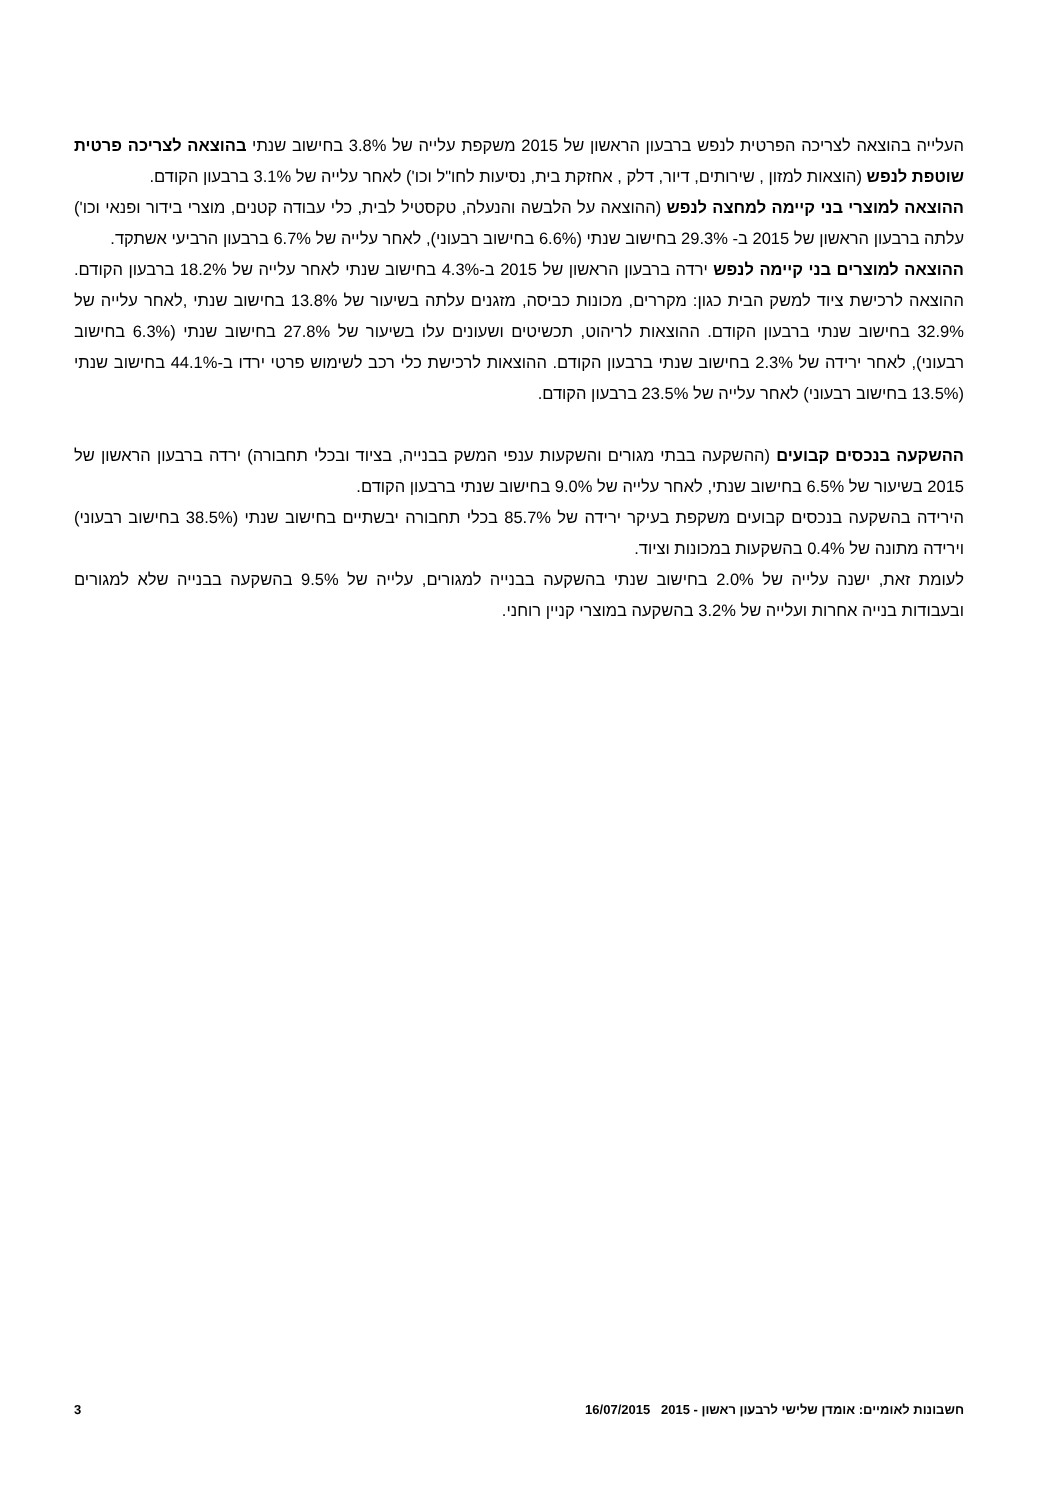העלייה בהוצאה לצריכה הפרטית לנפש ברבעון הראשון של 2015 משקפת עלייה של 3.8% בחישוב שנתי בהוצאה לצריכה פרטית שוטפת לנפש (הוצאות למזון , שירותים, דיור, דלק , אחזקת בית, נסיעות לחו"ל וכו') לאחר עלייה של 3.1% ברבעון הקודם.
ההוצאה למוצרי בני קיימה למחצה לנפש (ההוצאה על הלבשה והנעלה, טקסטיל לבית, כלי עבודה קטנים, מוצרי בידור ופנאי וכו') עלתה ברבעון הראשון של 2015 ב- 29.3% בחישוב שנתי (6.6% בחישוב רבעוני), לאחר עלייה של 6.7% ברבעון הרביעי אשתקד.
ההוצאה למוצרים בני קיימה לנפש ירדה ברבעון הראשון של 2015 ב-4.3% בחישוב שנתי לאחר עלייה של 18.2% ברבעון הקודם. ההוצאה לרכישת ציוד למשק הבית כגון: מקררים, מכונות כביסה, מזגנים עלתה בשיעור של 13.8% בחישוב שנתי ,לאחר עלייה של 32.9% בחישוב שנתי ברבעון הקודם. ההוצאות לריהוט, תכשיטים ושעונים עלו בשיעור של 27.8% בחישוב שנתי (6.3% בחישוב רבעוני), לאחר ירידה של 2.3% בחישוב שנתי ברבעון הקודם. ההוצאות לרכישת כלי רכב לשימוש פרטי ירדו ב-44.1% בחישוב שנתי (13.5% בחישוב רבעוני) לאחר עלייה של 23.5% ברבעון הקודם.
ההשקעה בנכסים קבועים (ההשקעה בבתי מגורים והשקעות ענפי המשק בבנייה, בציוד ובכלי תחבורה) ירדה ברבעון הראשון של 2015 בשיעור של 6.5% בחישוב שנתי, לאחר עלייה של 9.0% בחישוב שנתי ברבעון הקודם.
הירידה בהשקעה בנכסים קבועים משקפת בעיקר ירידה של 85.7% בכלי תחבורה יבשתיים בחישוב שנתי (38.5% בחישוב רבעוני) וירידה מתונה של 0.4% בהשקעות במכונות וציוד.
לעומת זאת, ישנה עלייה של 2.0% בחישוב שנתי בהשקעה בבנייה למגורים, עלייה של 9.5% בהשקעה בבנייה שלא למגורים ובעבודות בנייה אחרות ועלייה של 3.2% בהשקעה במוצרי קניין רוחני.
חשבונות לאומיים: אומדן שלישי לרבעון ראשון - 2015 16/07/2015 3